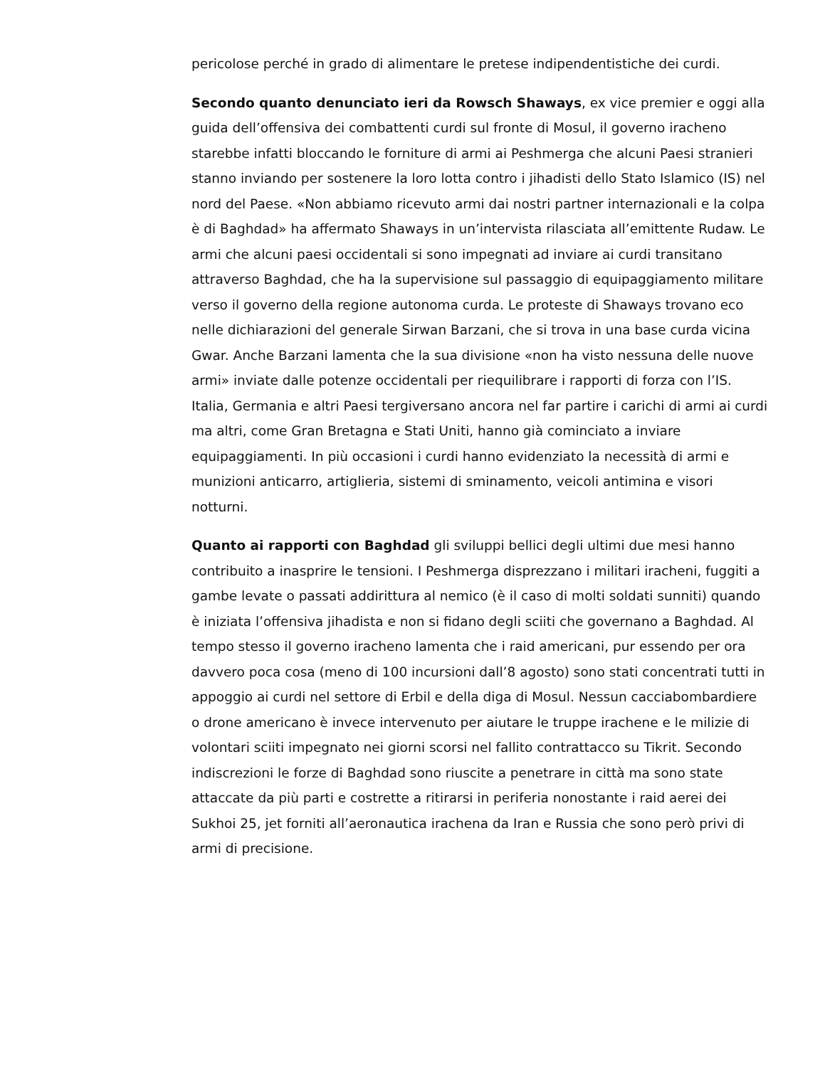pericolose perché in grado di alimentare le pretese indipendentistiche dei curdi.
Secondo quanto denunciato ieri da Rowsch Shaways, ex vice premier e oggi alla guida dell’offensiva dei combattenti curdi sul fronte di Mosul, il governo iracheno starebbe infatti bloccando le forniture di armi ai Peshmerga che alcuni Paesi stranieri stanno inviando per sostenere la loro lotta contro i jihadisti dello Stato Islamico (IS) nel nord del Paese. «Non abbiamo ricevuto armi dai nostri partner internazionali e la colpa è di Baghdad» ha affermato Shaways in un’intervista rilasciata all’emittente Rudaw. Le armi che alcuni paesi occidentali si sono impegnati ad inviare ai curdi transitano attraverso Baghdad, che ha la supervisione sul passaggio di equipaggiamento militare verso il governo della regione autonoma curda. Le proteste di Shaways trovano eco nelle dichiarazioni del generale Sirwan Barzani, che si trova in una base curda vicina Gwar. Anche Barzani lamenta che la sua divisione «non ha visto nessuna delle nuove armi» inviate dalle potenze occidentali per riequilibrare i rapporti di forza con l’IS. Italia, Germania e altri Paesi tergiversano ancora nel far partire i carichi di armi ai curdi ma altri, come Gran Bretagna e Stati Uniti, hanno già cominciato a inviare equipaggiamenti. In più occasioni i curdi hanno evidenziato la necessità di armi e munizioni anticarro, artiglieria, sistemi di sminamento, veicoli antimina e visori notturni.
Quanto ai rapporti con Baghdad gli sviluppi bellici degli ultimi due mesi hanno contribuito a inasprire le tensioni. I Peshmerga disprezzano i militari iracheni, fuggiti a gambe levate o passati addirittura al nemico (è il caso di molti soldati sunniti) quando è iniziata l’offensiva jihadista e non si fidano degli sciiti che governano a Baghdad. Al tempo stesso il governo iracheno lamenta che i raid americani, pur essendo per ora davvero poca cosa (meno di 100 incursioni dall’8 agosto) sono stati concentrati tutti in appoggio ai curdi nel settore di Erbil e della diga di Mosul. Nessun cacciabombardiere o drone americano è invece intervenuto per aiutare le truppe irachene e le milizie di volontari sciiti impegnato nei giorni scorsi nel fallito contrattacco su Tikrit. Secondo indiscrezioni le forze di Baghdad sono riuscite a penetrare in città ma sono state attaccate da più parti e costrette a ritirarsi in periferia nonostante i raid aerei dei Sukhoi 25, jet forniti all’aeronautica irachena da Iran e Russia che sono però privi di armi di precisione.